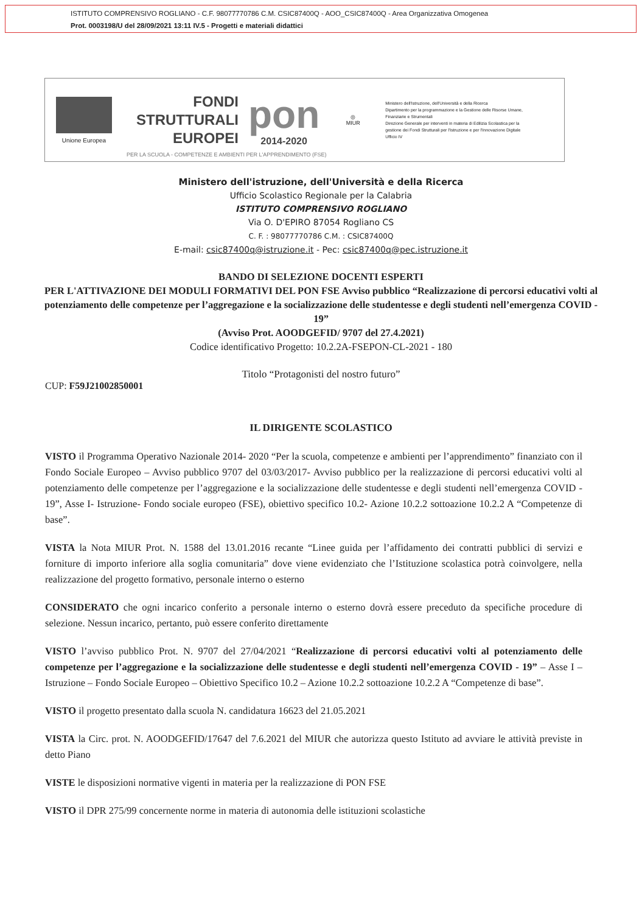ISTITUTO COMPRENSIVO ROGLIANO - C.F. 98077770786 C.M. CSIC87400Q - AOO_CSIC87400Q - Area Organizzativa Omogenea
Prot. 0003198/U del 28/09/2021 13:11 IV.5 - Progetti e materiali didattici
Unione Europea
FONDI
STRUTTURALI
EUROPEI
pon
2014-2020
◎
MIUR
Ministero dell'Istruzione, dell'Università e della Ricerca
Dipartimento per la programmazione e la Gestione delle Risorse Umane, Finanziarie e Strumentali
Direzione Generale per interventi in materia di Edilizia Scolastica per la gestione dei Fondi Strutturali per l'Istruzione e per l'Innovazione Digitale
Ufficio IV
PER LA SCUOLA - COMPETENZE E AMBIENTI PER L'APPRENDIMENTO (FSE)
Ministero dell'istruzione, dell'Università e della Ricerca
Ufficio Scolastico Regionale per la Calabria
ISTITUTO COMPRENSIVO ROGLIANO
Via O. D'EPIRO 87054 Rogliano CS
C. F. : 98077770786 C.M. : CSIC87400Q
E-mail: csic87400q@istruzione.it - Pec: csic87400q@pec.istruzione.it
BANDO DI SELEZIONE DOCENTI ESPERTI
PER L'ATTIVAZIONE DEI MODULI FORMATIVI DEL PON FSE Avviso pubblico “Realizzazione di percorsi educativi volti al potenziamento delle competenze per l’aggregazione e la socializzazione delle studentesse e degli studenti nell’emergenza COVID - 19”
(Avviso Prot. AOODGEFID/ 9707 del 27.4.2021)
Codice identificativo Progetto: 10.2.2A-FSEPON-CL-2021 - 180
Titolo “Protagonisti del nostro futuro”
CUP: F59J21002850001
IL DIRIGENTE SCOLASTICO
VISTO il Programma Operativo Nazionale 2014- 2020 “Per la scuola, competenze e ambienti per l’apprendimento” finanziato con il Fondo Sociale Europeo – Avviso pubblico 9707 del 03/03/2017- Avviso pubblico per la realizzazione di percorsi educativi volti al potenziamento delle competenze per l’aggregazione e la socializzazione delle studentesse e degli studenti nell’emergenza COVID - 19”, Asse I- Istruzione- Fondo sociale europeo (FSE), obiettivo specifico 10.2- Azione 10.2.2 sottoazione 10.2.2 A “Competenze di base”.
VISTA la Nota MIUR Prot. N. 1588 del 13.01.2016 recante “Linee guida per l’affidamento dei contratti pubblici di servizi e forniture di importo inferiore alla soglia comunitaria” dove viene evidenziato che l’Istituzione scolastica potrà coinvolgere, nella realizzazione del progetto formativo, personale interno o esterno
CONSIDERATO che ogni incarico conferito a personale interno o esterno dovrà essere preceduto da specifiche procedure di selezione. Nessun incarico, pertanto, può essere conferito direttamente
VISTO l’avviso pubblico Prot. N. 9707 del 27/04/2021 “Realizzazione di percorsi educativi volti al potenziamento delle competenze per l’aggregazione e la socializzazione delle studentesse e degli studenti nell’emergenza COVID - 19” – Asse I – Istruzione – Fondo Sociale Europeo – Obiettivo Specifico 10.2 – Azione 10.2.2 sottoazione 10.2.2 A “Competenze di base”.
VISTO il progetto presentato dalla scuola N. candidatura 16623 del 21.05.2021
VISTA la Circ. prot. N. AOODGEFID/17647 del 7.6.2021 del MIUR che autorizza questo Istituto ad avviare le attività previste in detto Piano
VISTE le disposizioni normative vigenti in materia per la realizzazione di PON FSE
VISTO il DPR 275/99 concernente norme in materia di autonomia delle istituzioni scolastiche